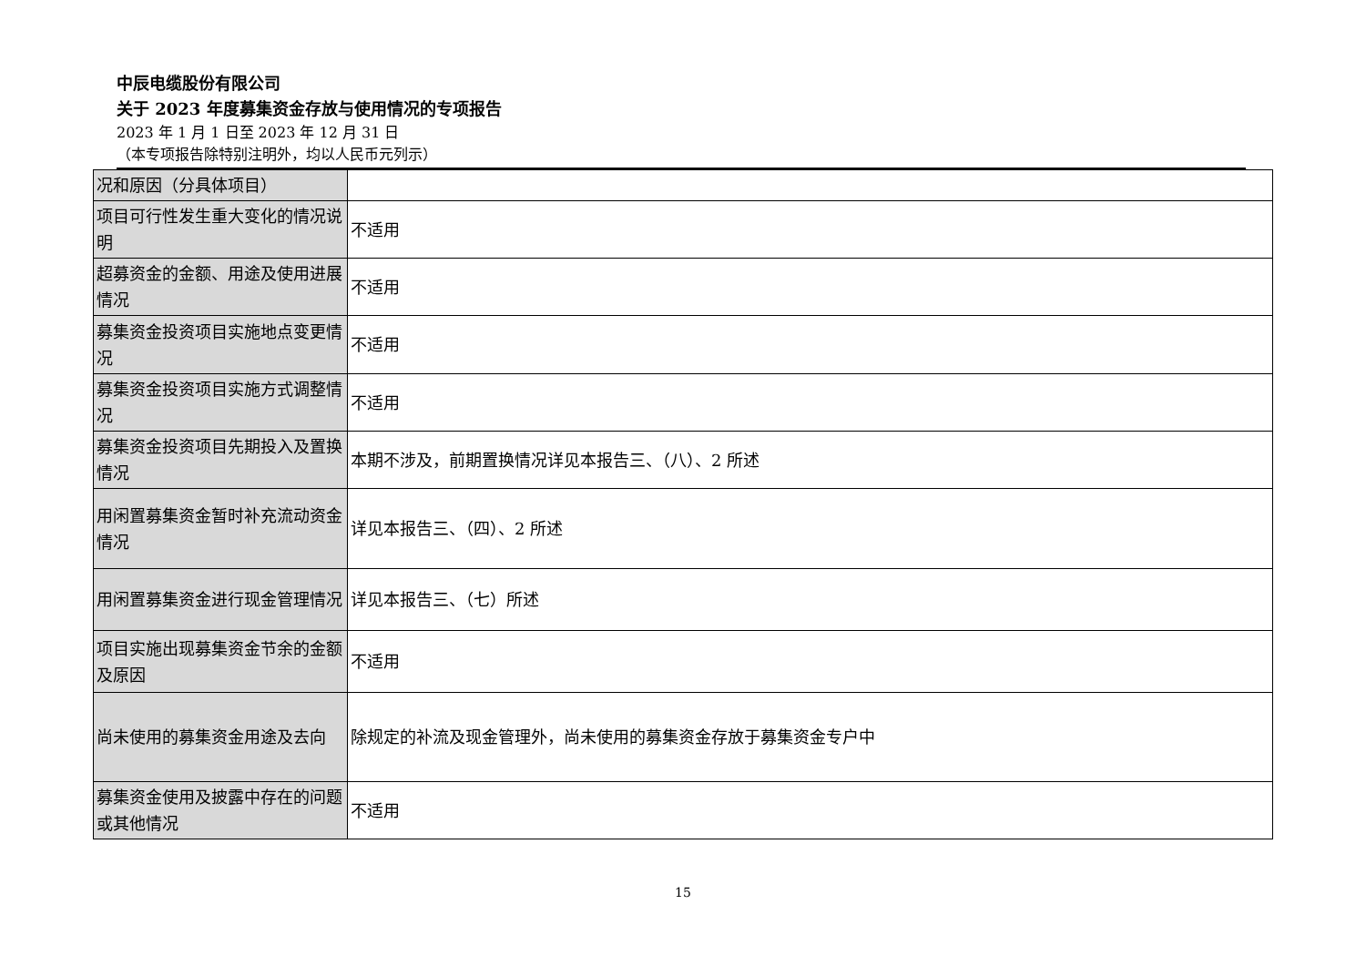中辰电缆股份有限公司
关于 2023 年度募集资金存放与使用情况的专项报告
2023 年 1 月 1 日至 2023 年 12 月 31 日
（本专项报告除特别注明外，均以人民币元列示）
| 况和原因（分具体项目） | |
| 项目可行性发生重大变化的情况说明 | 不适用 |
| 超募资金的金额、用途及使用进展情况 | 不适用 |
| 募集资金投资项目实施地点变更情况 | 不适用 |
| 募集资金投资项目实施方式调整情况 | 不适用 |
| 募集资金投资项目先期投入及置换情况 | 本期不涉及，前期置换情况详见本报告三、（八）、2 所述 |
| 用闲置募集资金暂时补充流动资金情况 | 详见本报告三、（四）、2 所述 |
| 用闲置募集资金进行现金管理情况 | 详见本报告三、（七）所述 |
| 项目实施出现募集资金节余的金额及原因 | 不适用 |
| 尚未使用的募集资金用途及去向 | 除规定的补流及现金管理外，尚未使用的募集资金存放于募集资金专户中 |
| 募集资金使用及披露中存在的问题或其他情况 | 不适用 |
15